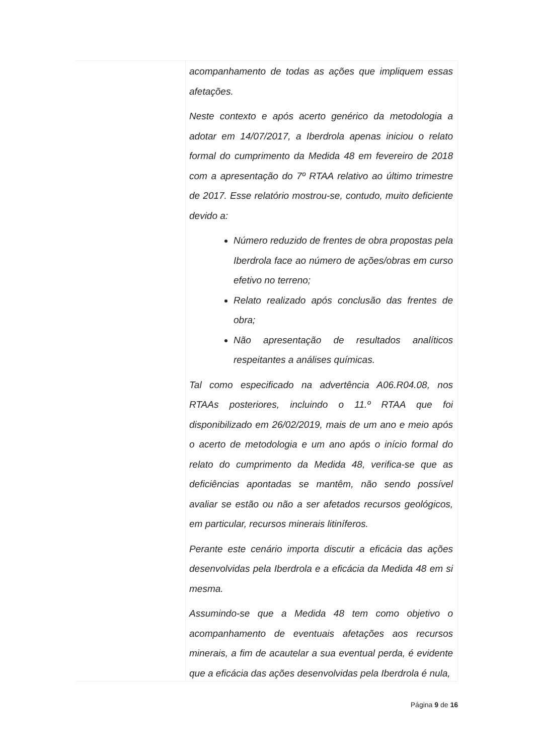acompanhamento de todas as ações que impliquem essas afetações.
Neste contexto e após acerto genérico da metodologia a adotar em 14/07/2017, a Iberdrola apenas iniciou o relato formal do cumprimento da Medida 48 em fevereiro de 2018 com a apresentação do 7º RTAA relativo ao último trimestre de 2017. Esse relatório mostrou-se, contudo, muito deficiente devido a:
Número reduzido de frentes de obra propostas pela Iberdrola face ao número de ações/obras em curso efetivo no terreno;
Relato realizado após conclusão das frentes de obra;
Não apresentação de resultados analíticos respeitantes a análises químicas.
Tal como especificado na advertência A06.R04.08, nos RTAAs posteriores, incluindo o 11.º RTAA que foi disponibilizado em 26/02/2019, mais de um ano e meio após o acerto de metodologia e um ano após o início formal do relato do cumprimento da Medida 48, verifica-se que as deficiências apontadas se mantêm, não sendo possível avaliar se estão ou não a ser afetados recursos geológicos, em particular, recursos minerais litiníferos.
Perante este cenário importa discutir a eficácia das ações desenvolvidas pela Iberdrola e a eficácia da Medida 48 em si mesma.
Assumindo-se que a Medida 48 tem como objetivo o acompanhamento de eventuais afetações aos recursos minerais, a fim de acautelar a sua eventual perda, é evidente que a eficácia das ações desenvolvidas pela Iberdrola é nula,
Página 9 de 16